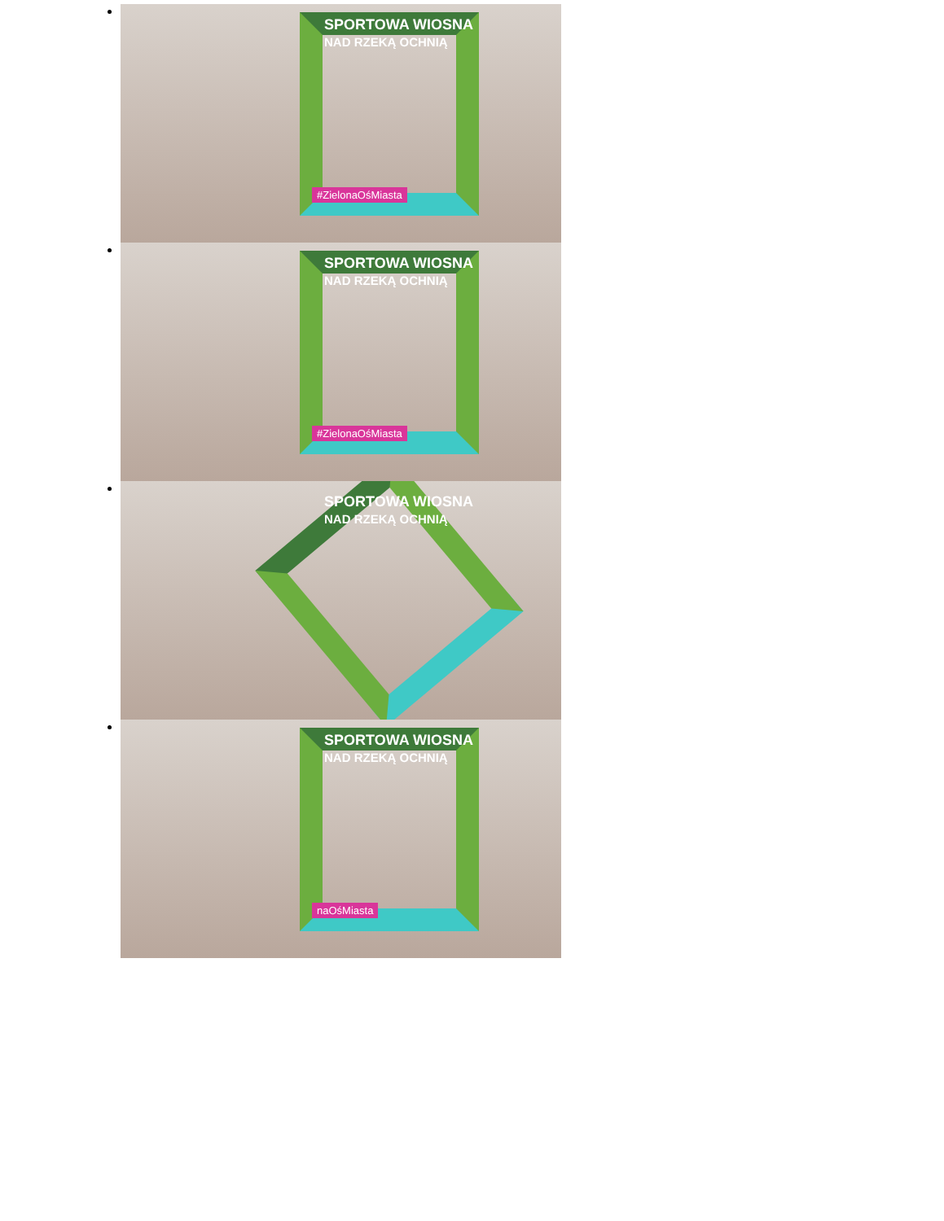SPORTOWA WIOSNA
NAD RZEKĄ OCHNIĄ
#ZielonaOśMiasta
SPORTOWA WIOSNA
NAD RZEKĄ OCHNIĄ
#ZielonaOśMiasta
SPORTOWA WIOSNA
NAD RZEKĄ OCHNIĄ
SPORTOWA WIOSNA
NAD RZEKĄ OCHNIĄ
naOśMiasta